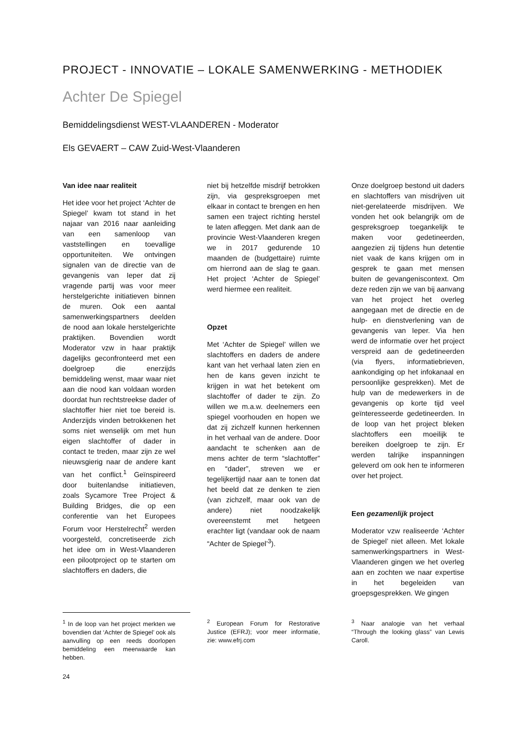PROJECT - INNOVATIE – LOKALE SAMENWERKING - METHODIEK
Achter De Spiegel
Bemiddelingsdienst WEST-VLAANDEREN - Moderator
Els GEVAERT – CAW Zuid-West-Vlaanderen
Van idee naar realiteit
Het idee voor het project ‘Achter de Spiegel’ kwam tot stand in het najaar van 2016 naar aanleiding van een samenloop van vaststellingen en toevallige opportuniteiten. We ontvingen signalen van de directie van de gevangenis van Ieper dat zij vragende partij was voor meer herstelgerichte initiatieven binnen de muren. Ook een aantal samenwerkingspartners deelden de nood aan lokale herstelgerichte praktijken. Bovendien wordt Moderator vzw in haar praktijk dagelijks geconfronteerd met een doelgroep die enerzijds bemiddeling wenst, maar waar niet aan die nood kan voldaan worden doordat hun rechtstreekse dader of slachtoffer hier niet toe bereid is. Anderzijds vinden betrokkenen het soms niet wenselijk om met hun eigen slachtoffer of dader in contact te treden, maar zijn ze wel nieuwsgierig naar de andere kant van het conflict.<sup>1</sup> Geïnspireerd door buitenlandse initiatieven, zoals Sycamore Tree Project & Building Bridges, die op een conferentie van het Europees Forum voor Herstelrecht<sup>2</sup> werden voorgesteld, concretiseerde zich het idee om in West-Vlaanderen een pilootproject op te starten om slachtoffers en daders, die
niet bij hetzelfde misdrijf betrokken zijn, via gespreksgroepen met elkaar in contact te brengen en hen samen een traject richting herstel te laten afleggen. Met dank aan de provincie West-Vlaanderen kregen we in 2017 gedurende 10 maanden de (budgettaire) ruimte om hierrond aan de slag te gaan. Het project ‘Achter de Spiegel’ werd hiermee een realiteit.
Opzet
Met ‘Achter de Spiegel’ willen we slachtoffers en daders de andere kant van het verhaal laten zien en hen de kans geven inzicht te krijgen in wat het betekent om slachtoffer of dader te zijn. Zo willen we m.a.w. deelnemers een spiegel voorhouden en hopen we dat zij zichzelf kunnen herkennen in het verhaal van de andere. Door aandacht te schenken aan de mens achter de term “slachtoffer” en “dader”, streven we er tegelijkertijd naar aan te tonen dat het beeld dat ze denken te zien (van zichzelf, maar ook van de andere) niet noodzakelijk overeenstemt met hetgeen erachter ligt (vandaar ook de naam “Achter de Spiegel’<sup>3</sup>).
Onze doelgroep bestond uit daders en slachtoffers van misdrijven uit niet-gerelateerde misdrijven. We vonden het ook belangrijk om de gespreksgroep toegankelijk te maken voor gedetineerden, aangezien zij tijdens hun detentie niet vaak de kans krijgen om in gesprek te gaan met mensen buiten de gevangeniscontext. Om deze reden zijn we van bij aanvang van het project het overleg aangegaan met de directie en de hulp- en dienstverlening van de gevangenis van Ieper. Via hen werd de informatie over het project verspreid aan de gedetineerden (via flyers, informatiebrieven, aankondiging op het infokanaal en persoonlijke gesprekken). Met de hulp van de medewerkers in de gevangenis op korte tijd veel geïnteresseerde gedetineerden. In de loop van het project bleken slachtoffers een moeilijk te bereiken doelgroep te zijn. Er werden talrijke inspanningen geleverd om ook hen te informeren over het project.
Een gezamenlijk project
Moderator vzw realiseerde ‘Achter de Spiegel’ niet alleen. Met lokale samenwerkingspartners in West-Vlaanderen gingen we het overleg aan en zochten we naar expertise in het begeleiden van groepsgesprekken. We gingen
<sup>1</sup> In de loop van het project merkten we bovendien dat ‘Achter de Spiegel’ ook als aanvulling op een reeds doorlopen bemiddeling een meerwaarde kan hebben.
<sup>2</sup> European Forum for Restorative Justice (EFRJ); voor meer informatie, zie: www.efrj.com
<sup>3</sup> Naar analogie van het verhaal “Through the looking glass” van Lewis Caroll.
24